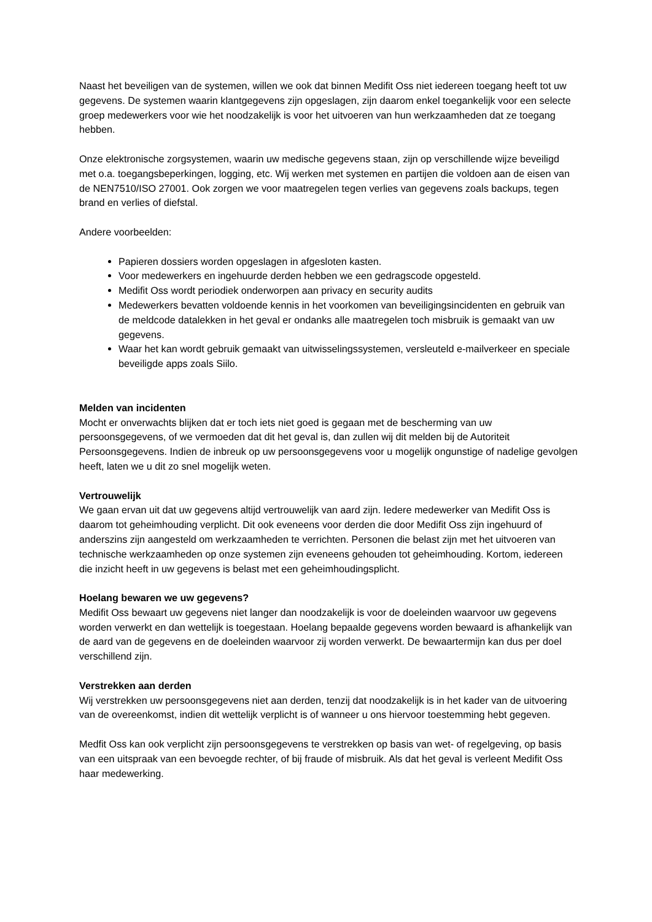Naast het beveiligen van de systemen, willen we ook dat binnen Medifit Oss niet iedereen toegang heeft tot uw gegevens. De systemen waarin klantgegevens zijn opgeslagen, zijn daarom enkel toegankelijk voor een selecte groep medewerkers voor wie het noodzakelijk is voor het uitvoeren van hun werkzaamheden dat ze toegang hebben.
Onze elektronische zorgsystemen, waarin uw medische gegevens staan, zijn op verschillende wijze beveiligd met o.a. toegangsbeperkingen, logging, etc. Wij werken met systemen en partijen die voldoen aan de eisen van de NEN7510/ISO 27001. Ook zorgen we voor maatregelen tegen verlies van gegevens zoals backups, tegen brand en verlies of diefstal.
Andere voorbeelden:
Papieren dossiers worden opgeslagen in afgesloten kasten.
Voor medewerkers en ingehuurde derden hebben we een gedragscode opgesteld.
Medifit Oss wordt periodiek onderworpen aan privacy en security audits
Medewerkers bevatten voldoende kennis in het voorkomen van beveiligingsincidenten en gebruik van de meldcode datalekken in het geval er ondanks alle maatregelen toch misbruik is gemaakt van uw gegevens.
Waar het kan wordt gebruik gemaakt van uitwisselingssystemen, versleuteld e-mailverkeer en speciale beveiligde apps zoals Siilo.
Melden van incidenten
Mocht er onverwachts blijken dat er toch iets niet goed is gegaan met de bescherming van uw persoonsgegevens, of we vermoeden dat dit het geval is, dan zullen wij dit melden bij de Autoriteit Persoonsgegevens. Indien de inbreuk op uw persoonsgegevens voor u mogelijk ongunstige of nadelige gevolgen heeft, laten we u dit zo snel mogelijk weten.
Vertrouwelijk
We gaan ervan uit dat uw gegevens altijd vertrouwelijk van aard zijn. Iedere medewerker van Medifit Oss is daarom tot geheimhouding verplicht. Dit ook eveneens voor derden die door Medifit Oss zijn ingehuurd of anderszins zijn aangesteld om werkzaamheden te verrichten. Personen die belast zijn met het uitvoeren van technische werkzaamheden op onze systemen zijn eveneens gehouden tot geheimhouding. Kortom, iedereen die inzicht heeft in uw gegevens is belast met een geheimhoudingsplicht.
Hoelang bewaren we uw gegevens?
Medifit Oss bewaart uw gegevens niet langer dan noodzakelijk is voor de doeleinden waarvoor uw gegevens worden verwerkt en dan wettelijk is toegestaan. Hoelang bepaalde gegevens worden bewaard is afhankelijk van de aard van de gegevens en de doeleinden waarvoor zij worden verwerkt. De bewaartermijn kan dus per doel verschillend zijn.
Verstrekken aan derden
Wij verstrekken uw persoonsgegevens niet aan derden, tenzij dat noodzakelijk is in het kader van de uitvoering van de overeenkomst, indien dit wettelijk verplicht is of wanneer u ons hiervoor toestemming hebt gegeven.
Medfit Oss kan ook verplicht zijn persoonsgegevens te verstrekken op basis van wet- of regelgeving, op basis van een uitspraak van een bevoegde rechter, of bij fraude of misbruik. Als dat het geval is verleent Medifit Oss haar medewerking.